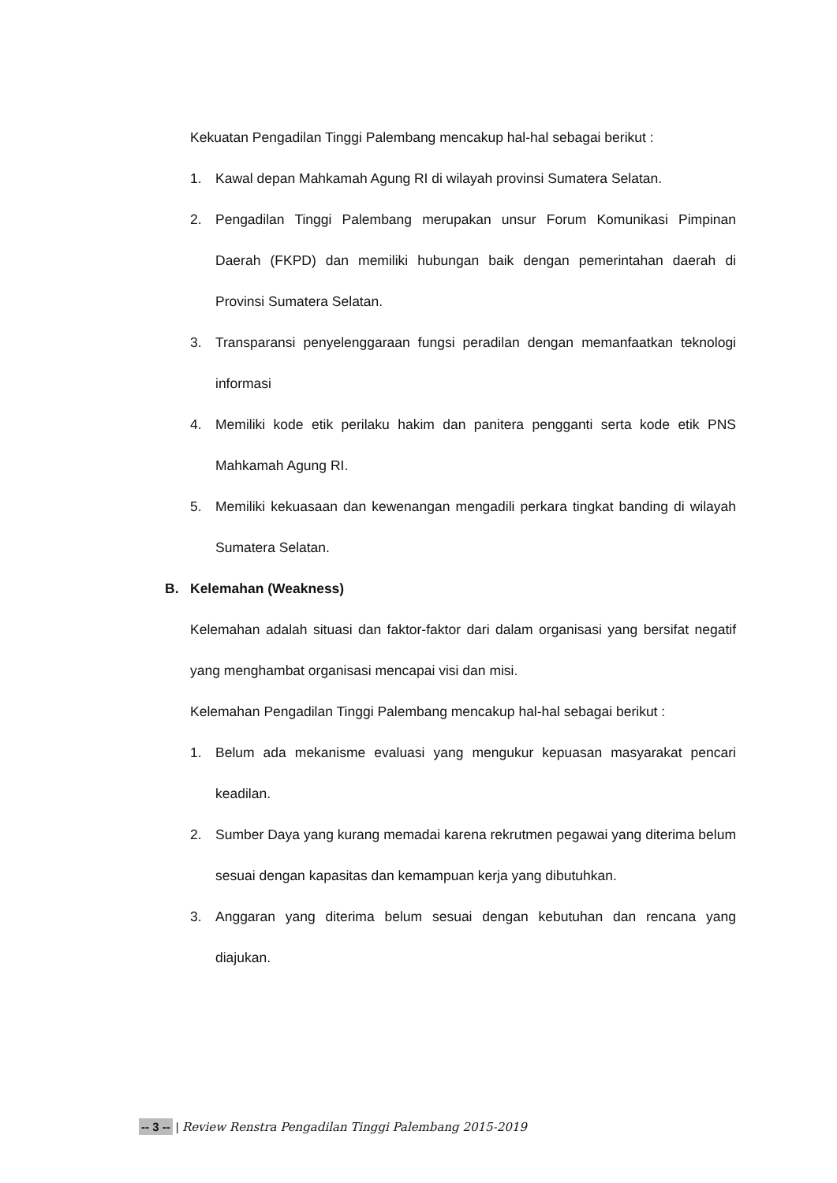Kekuatan Pengadilan Tinggi Palembang mencakup hal-hal sebagai berikut :
1. Kawal depan Mahkamah Agung RI di wilayah provinsi Sumatera Selatan.
2. Pengadilan Tinggi Palembang merupakan unsur Forum Komunikasi Pimpinan Daerah (FKPD) dan memiliki hubungan baik dengan pemerintahan daerah di Provinsi Sumatera Selatan.
3. Transparansi penyelenggaraan fungsi peradilan dengan memanfaatkan teknologi informasi
4. Memiliki kode etik perilaku hakim dan panitera pengganti serta kode etik PNS Mahkamah Agung RI.
5. Memiliki kekuasaan dan kewenangan mengadili perkara tingkat banding di wilayah Sumatera Selatan.
B. Kelemahan (Weakness)
Kelemahan adalah situasi dan faktor-faktor dari dalam organisasi yang bersifat negatif yang menghambat organisasi mencapai visi dan misi.
Kelemahan Pengadilan Tinggi Palembang mencakup hal-hal sebagai berikut :
1. Belum ada mekanisme evaluasi yang mengukur kepuasan masyarakat pencari keadilan.
2. Sumber Daya yang kurang memadai karena rekrutmen pegawai yang diterima belum sesuai dengan kapasitas dan kemampuan kerja yang dibutuhkan.
3. Anggaran yang diterima belum sesuai dengan kebutuhan dan rencana yang diajukan.
-- 3 -- | Review Renstra Pengadilan Tinggi Palembang 2015-2019